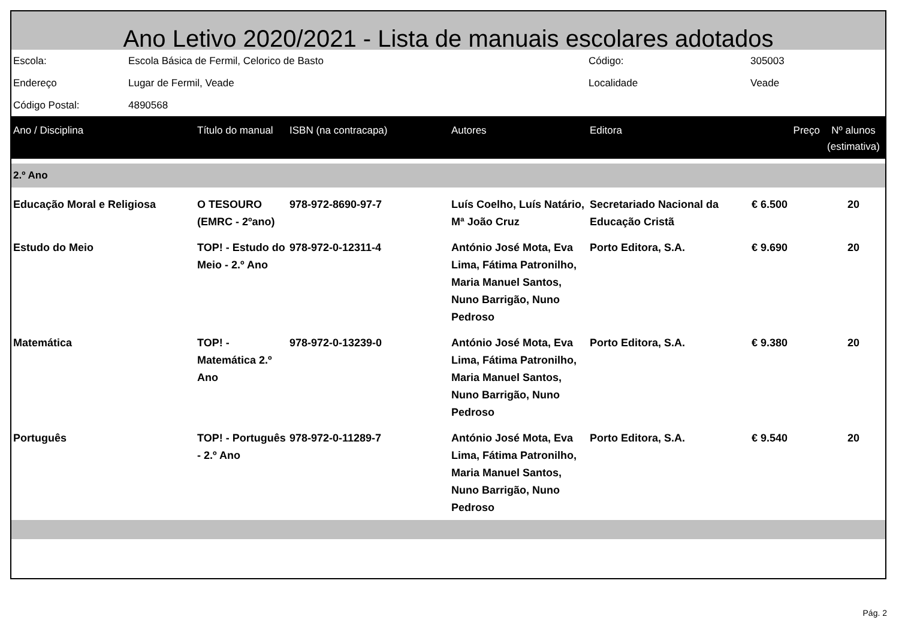Ano Letivo 2020/2021 - Lista de manuais escolares adotados
| Escola: | Escola Básica de Fermil, Celorico de Basto | Código: | 305003 |
| Endereço | Lugar de Fermil, Veade | Localidade | Veade |
| Código Postal: | 4890568 | | |
| Ano / Disciplina | Título do manual | ISBN (na contracapa) | Autores | Editora | Preço | Nº alunos (estimativa) |
| --- | --- | --- | --- | --- | --- | --- |
| 2.º Ano | | | | | | |
| Educação Moral e Religiosa | O TESOURO (EMRC - 2ºano) | 978-972-8690-97-7 | Luís Coelho, Luís Natário, Mª João Cruz | Secretariado Nacional da Educação Cristã | € 6.500 | 20 |
| Estudo do Meio | TOP! - Estudo do Meio - 2.º Ano | 978-972-0-12311-4 | António José Mota, Eva Lima, Fátima Patronilho, Maria Manuel Santos, Nuno Barrigão, Nuno Pedroso | Porto Editora, S.A. | € 9.690 | 20 |
| Matemática | TOP! - Matemática 2.º Ano | 978-972-0-13239-0 | António José Mota, Eva Lima, Fátima Patronilho, Maria Manuel Santos, Nuno Barrigão, Nuno Pedroso | Porto Editora, S.A. | € 9.380 | 20 |
| Português | TOP! - Português - 2.º Ano | 978-972-0-11289-7 | António José Mota, Eva Lima, Fátima Patronilho, Maria Manuel Santos, Nuno Barrigão, Nuno Pedroso | Porto Editora, S.A. | € 9.540 | 20 |
Pág. 2